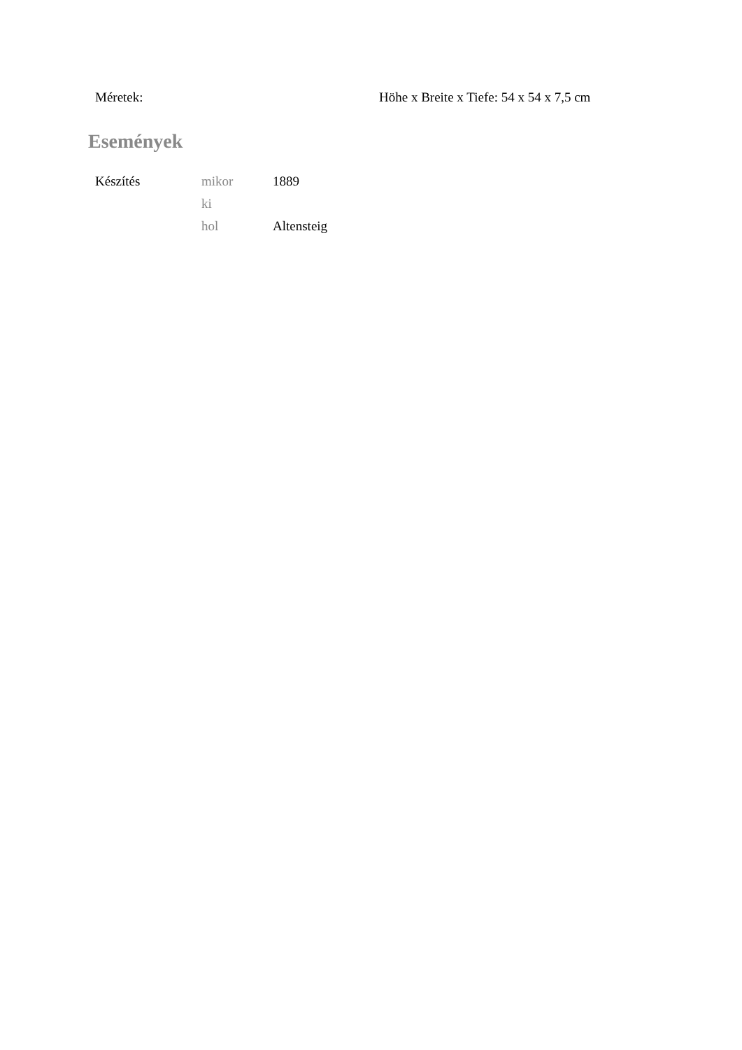| Méretek: | Höhe x Breite x Tiefe: 54 x 54 x 7,5 cm |
Események
| Készítés | mikor | 1889 |
| | ki | |
| | hol | Altensteig |